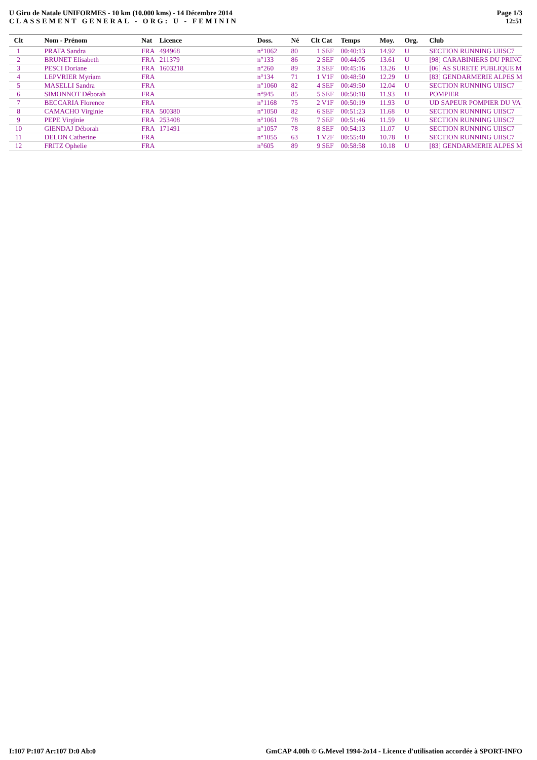U Giru de Natale UNIFORMES - 10 km (10.000 kms) - 14 Décembre 2014
CLASSEMENT GENERAL - ORG: U - FEMININ
Page 1/3
12:51
| Clt | | Nom - Prénom | Nat | Licence | Doss. | Né | Clt Cat | Temps | Moy. | Org. | Club |
| --- | --- | --- | --- | --- | --- | --- | --- | --- | --- | --- | --- |
| 1 | | PRATA Sandra | FRA | 494968 | n°1062 | 80 | 1 SEF | 00:40:13 | 14.92 | U | SECTION RUNNING UIISC7 |
| 2 | | BRUNET Elisabeth | FRA | 211379 | n°133 | 86 | 2 SEF | 00:44:05 | 13.61 | U | [98] CARABINIERS DU PRINC |
| 3 | | PESCI Doriane | FRA | 1603218 | n°260 | 89 | 3 SEF | 00:45:16 | 13.26 | U | [06] AS SURETE PUBLIQUE M |
| 4 | | LEPVRIER Myriam | FRA | | n°134 | 71 | 1 V1F | 00:48:50 | 12.29 | U | [83] GENDARMERIE ALPES M |
| 5 | | MASELLI Sandra | FRA | | n°1060 | 82 | 4 SEF | 00:49:50 | 12.04 | U | SECTION RUNNING UIISC7 |
| 6 | | SIMONNOT Déborah | FRA | | n°945 | 85 | 5 SEF | 00:50:18 | 11.93 | U | POMPIER |
| 7 | | BECCARIA Florence | FRA | | n°1168 | 75 | 2 V1F | 00:50:19 | 11.93 | U | UD SAPEUR POMPIER DU VA |
| 8 | | CAMACHO Virginie | FRA | 500380 | n°1050 | 82 | 6 SEF | 00:51:23 | 11.68 | U | SECTION RUNNING UIISC7 |
| 9 | | PEPE Virginie | FRA | 253408 | n°1061 | 78 | 7 SEF | 00:51:46 | 11.59 | U | SECTION RUNNING UIISC7 |
| 10 | | GIENDAJ Déborah | FRA | 171491 | n°1057 | 78 | 8 SEF | 00:54:13 | 11.07 | U | SECTION RUNNING UIISC7 |
| 11 | | DELON Catherine | FRA | | n°1055 | 63 | 1 V2F | 00:55:40 | 10.78 | U | SECTION RUNNING UIISC7 |
| 12 | | FRITZ Ophelie | FRA | | n°605 | 89 | 9 SEF | 00:58:58 | 10.18 | U | [83] GENDARMERIE ALPES M |
I:107 P:107 Ar:107 D:0 Ab:0 GmCAP 4.00h © G.Mevel 1994-2o14 - Licence d'utilisation accordée à SPORT-INFO